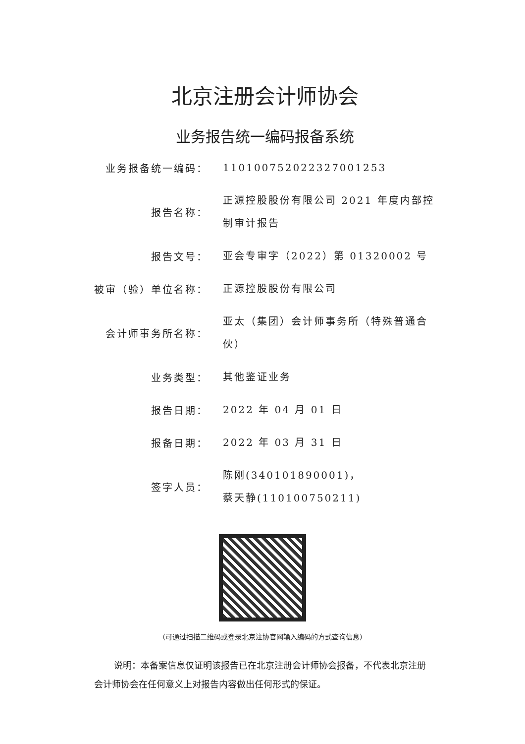北京注册会计师协会
业务报告统一编码报备系统
| 业务报备统一编码： | 110100752022327001253 |
| 报告名称： | 正源控股股份有限公司 2021 年度内部控制审计报告 |
| 报告文号： | 亚会专审字（2022）第 01320002 号 |
| 被审（验）单位名称： | 正源控股股份有限公司 |
| 会计师事务所名称： | 亚太（集团）会计师事务所（特殊普通合伙） |
| 业务类型： | 其他鉴证业务 |
| 报告日期： | 2022 年 04 月 01 日 |
| 报备日期： | 2022 年 03 月 31 日 |
| 签字人员： | 陈刚(340101890001)， 蔡天静(110100750211) |
（可通过扫描二维码或登录北京注协官网输入编码的方式查询信息）
说明：本备案信息仅证明该报告已在北京注册会计师协会报备，不代表北京注册会计师协会在任何意义上对报告内容做出任何形式的保证。